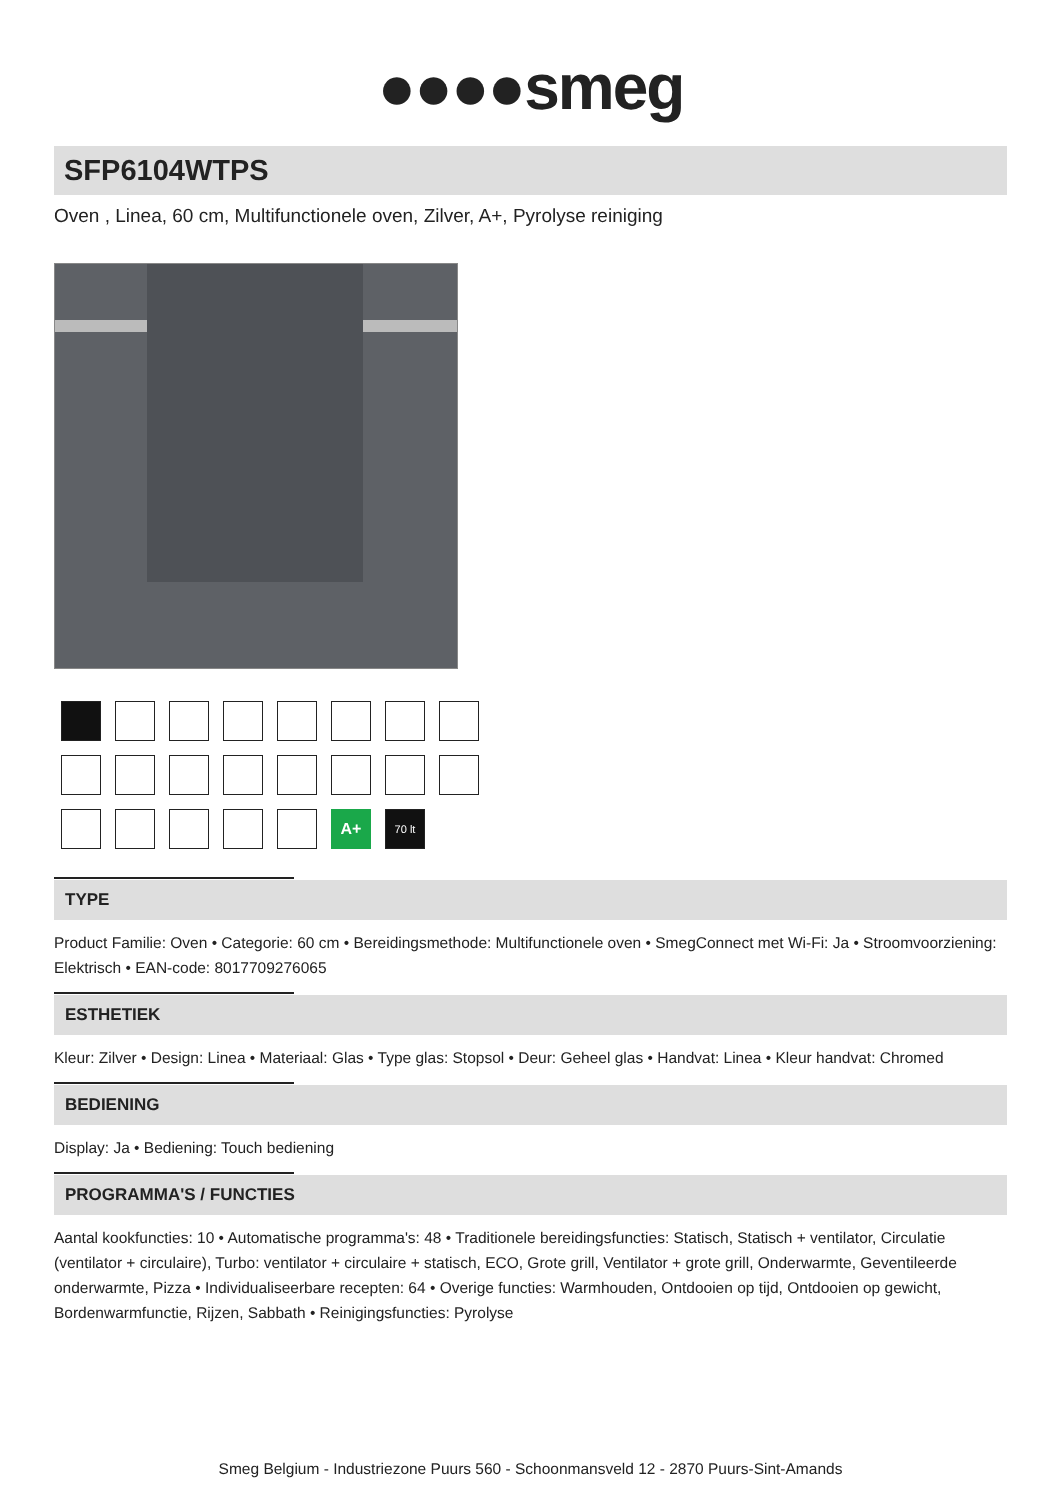●●●●smeg
SFP6104WTPS
Oven , Linea, 60 cm, Multifunctionele oven, Zilver, A+, Pyrolyse reiniging
A+
70 lt
TYPE
Product Familie: Oven • Categorie: 60 cm • Bereidingsmethode: Multifunctionele oven • SmegConnect met Wi-Fi: Ja • Stroomvoorziening: Elektrisch • EAN-code: 8017709276065
ESTHETIEK
Kleur: Zilver • Design: Linea • Materiaal: Glas • Type glas: Stopsol • Deur: Geheel glas • Handvat: Linea • Kleur handvat: Chromed
BEDIENING
Display: Ja • Bediening: Touch bediening
PROGRAMMA'S / FUNCTIES
Aantal kookfuncties: 10 • Automatische programma's: 48 • Traditionele bereidingsfuncties: Statisch, Statisch + ventilator, Circulatie (ventilator + circulaire), Turbo: ventilator + circulaire + statisch, ECO, Grote grill, Ventilator + grote grill, Onderwarmte, Geventileerde onderwarmte, Pizza • Individualiseerbare recepten: 64 • Overige functies: Warmhouden, Ontdooien op tijd, Ontdooien op gewicht, Bordenwarmfunctie, Rijzen, Sabbath • Reinigingsfuncties: Pyrolyse
Smeg Belgium - Industriezone Puurs 560 - Schoonmansveld 12 - 2870 Puurs-Sint-Amands